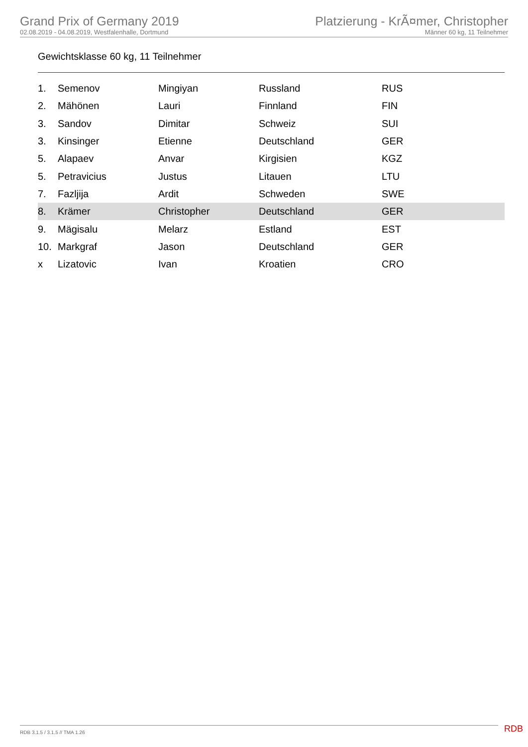Grand Prix of Germany 2019
02.08.2019 - 04.08.2019, Westfalenhalle, Dortmund
Platzierung - KrÃ¤mer, Christopher
Männer 60 kg, 11 Teilnehmer
Gewichtsklasse 60 kg, 11 Teilnehmer
| 1. | Semenov | Mingiyan | Russland | RUS |
| 2. | Mähönen | Lauri | Finnland | FIN |
| 3. | Sandov | Dimitar | Schweiz | SUI |
| 3. | Kinsinger | Etienne | Deutschland | GER |
| 5. | Alapaev | Anvar | Kirgisien | KGZ |
| 5. | Petravicius | Justus | Litauen | LTU |
| 7. | Fazljija | Ardit | Schweden | SWE |
| 8. | Krämer | Christopher | Deutschland | GER |
| 9. | Mägisalu | Melarz | Estland | EST |
| 10. | Markgraf | Jason | Deutschland | GER |
| x | Lizatovic | Ivan | Kroatien | CRO |
RDB 3.1.5 / 3.1.5 // TMA 1.26 RDB